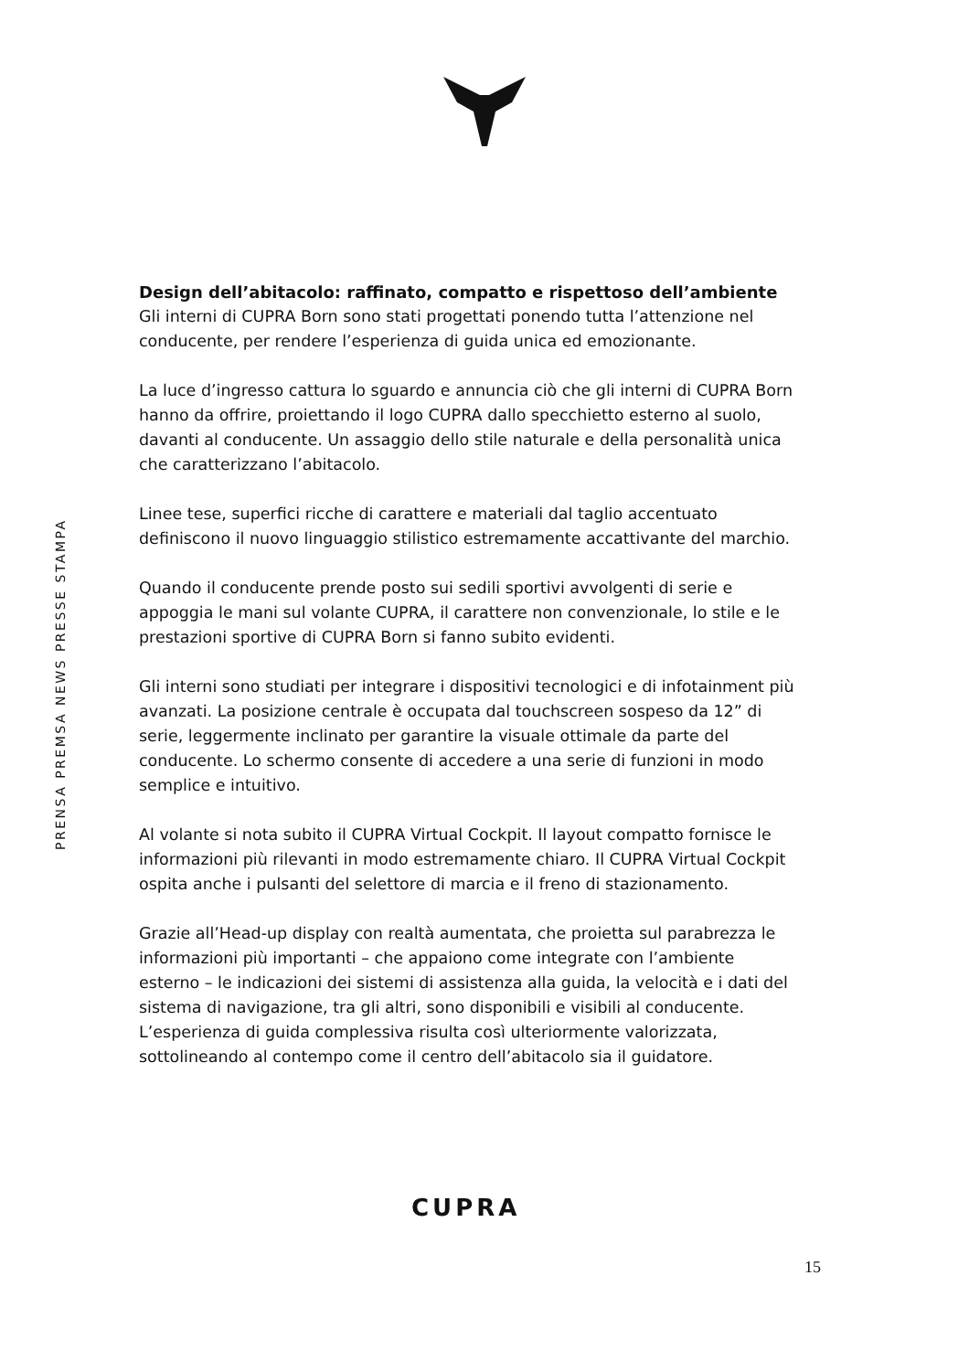PRENSA PREMSA NEWS PRESSE STAMPA
Design dell’abitacolo: raffinato, compatto e rispettoso dell’ambiente
Gli interni di CUPRA Born sono stati progettati ponendo tutta l’attenzione nel conducente, per rendere l’esperienza di guida unica ed emozionante.
La luce d’ingresso cattura lo sguardo e annuncia ciò che gli interni di CUPRA Born hanno da offrire, proiettando il logo CUPRA dallo specchietto esterno al suolo, davanti al conducente. Un assaggio dello stile naturale e della personalità unica che caratterizzano l’abitacolo.
Linee tese, superfici ricche di carattere e materiali dal taglio accentuato definiscono il nuovo linguaggio stilistico estremamente accattivante del marchio.
Quando il conducente prende posto sui sedili sportivi avvolgenti di serie e appoggia le mani sul volante CUPRA, il carattere non convenzionale, lo stile e le prestazioni sportive di CUPRA Born si fanno subito evidenti.
Gli interni sono studiati per integrare i dispositivi tecnologici e di infotainment più avanzati. La posizione centrale è occupata dal touchscreen sospeso da 12” di serie, leggermente inclinato per garantire la visuale ottimale da parte del conducente. Lo schermo consente di accedere a una serie di funzioni in modo semplice e intuitivo.
Al volante si nota subito il CUPRA Virtual Cockpit. Il layout compatto fornisce le informazioni più rilevanti in modo estremamente chiaro. Il CUPRA Virtual Cockpit ospita anche i pulsanti del selettore di marcia e il freno di stazionamento.
Grazie all’Head-up display con realtà aumentata, che proietta sul parabrezza le informazioni più importanti – che appaiono come integrate con l’ambiente esterno – le indicazioni dei sistemi di assistenza alla guida, la velocità e i dati del sistema di navigazione, tra gli altri, sono disponibili e visibili al conducente. L’esperienza di guida complessiva risulta così ulteriormente valorizzata, sottolineando al contempo come il centro dell’abitacolo sia il guidatore.
CUPRA
15